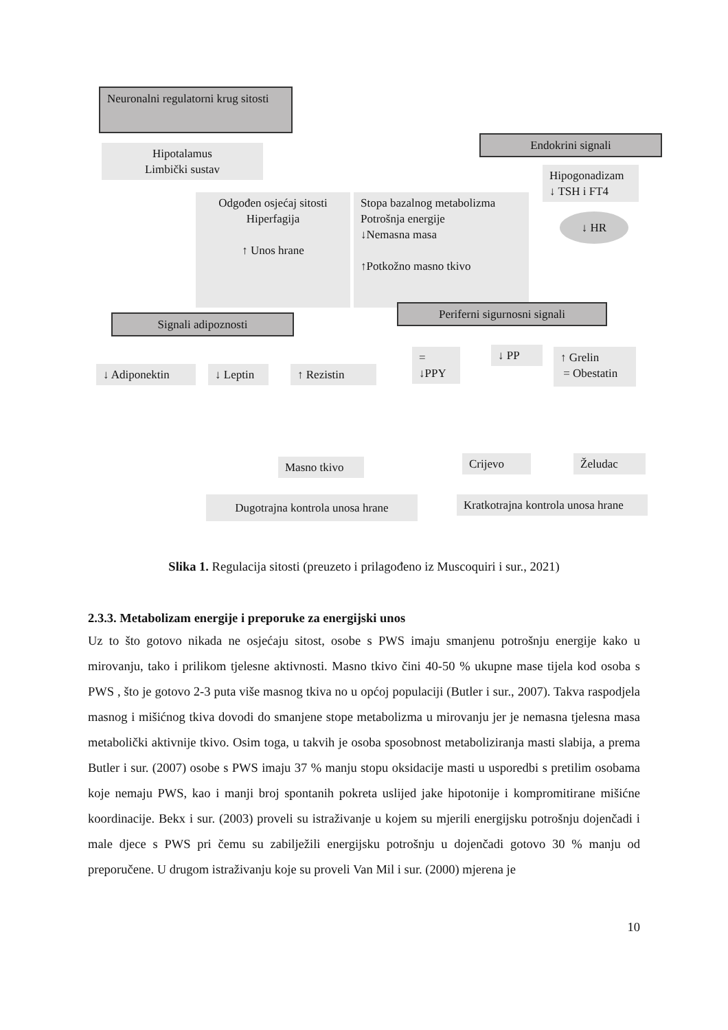Neuronalni regulatorni krug sitosti
Hipotalamus
Limbički sustav
Endokrini signali
Hipogonadizam
↓ TSH i FT4
↓ HR
Odgođen osjećaj sitosti
Hiperfagija
↑ Unos hrane
Stopa bazalnog metabolizma
Potrošnja energije
↓Nemasna masa
↑Potkožno masno tkivo
Signali adipoznosti
Periferni sigurnosni signali
↓ Adiponektin
↓ Leptin
↑ Rezistin
= ↓PPY
↓ PP
↑ Grelin
= Obestatin
Masno tkivo
Crijevo Želudac
Dugotrajna kontrola unosa hrane
Kratkotrajna kontrola unosa hrane
Slika 1. Regulacija sitosti (preuzeto i prilagođeno iz Muscoquiri i sur., 2021)
2.3.3. Metabolizam energije i preporuke za energijski unos
Uz to što gotovo nikada ne osjećaju sitost, osobe s PWS imaju smanjenu potrošnju energije kako u mirovanju, tako i prilikom tjelesne aktivnosti. Masno tkivo čini 40-50 % ukupne mase tijela kod osoba s PWS , što je gotovo 2-3 puta više masnog tkiva no u općoj populaciji (Butler i sur., 2007). Takva raspodjela masnog i mišićnog tkiva dovodi do smanjene stope metabolizma u mirovanju jer je nemasna tjelesna masa metabolički aktivnije tkivo. Osim toga, u takvih je osoba sposobnost metaboliziranja masti slabija, a prema Butler i sur. (2007) osobe s PWS imaju 37 % manju stopu oksidacije masti u usporedbi s pretilim osobama koje nemaju PWS, kao i manji broj spontanih pokreta uslijed jake hipotonije i kompromitirane mišićne koordinacije. Bekx i sur. (2003) proveli su istraživanje u kojem su mjerili energijsku potrošnju dojenčadi i male djece s PWS pri čemu su zabilježili energijsku potrošnju u dojenčadi gotovo 30 % manju od preporučene. U drugom istraživanju koje su proveli Van Mil i sur. (2000) mjerena je
10